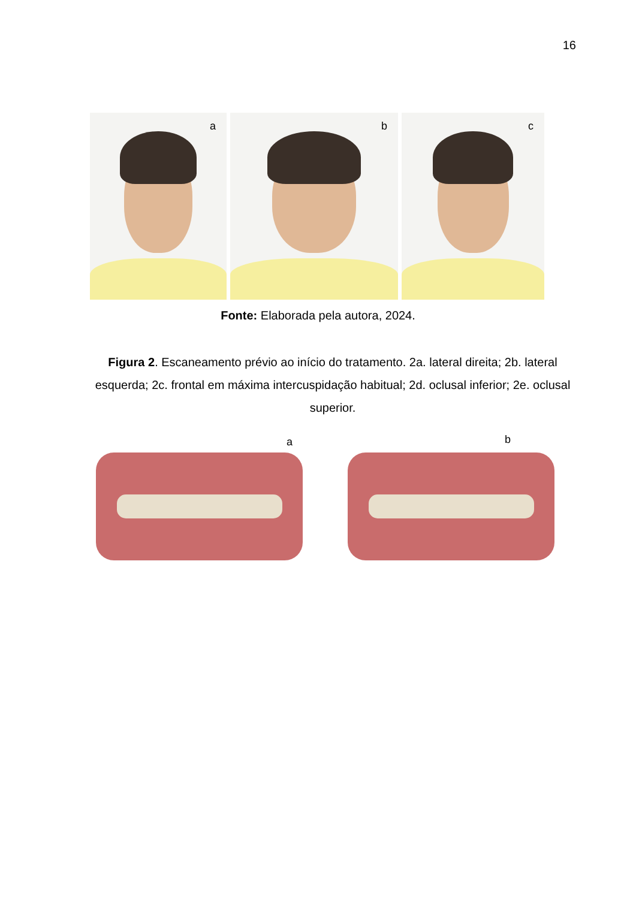16
a
b
c
Fonte: Elaborada pela autora, 2024.
Figura 2. Escaneamento prévio ao início do tratamento. 2a. lateral direita; 2b. lateral esquerda; 2c. frontal em máxima intercuspidação habitual; 2d. oclusal inferior; 2e. oclusal superior.
a b